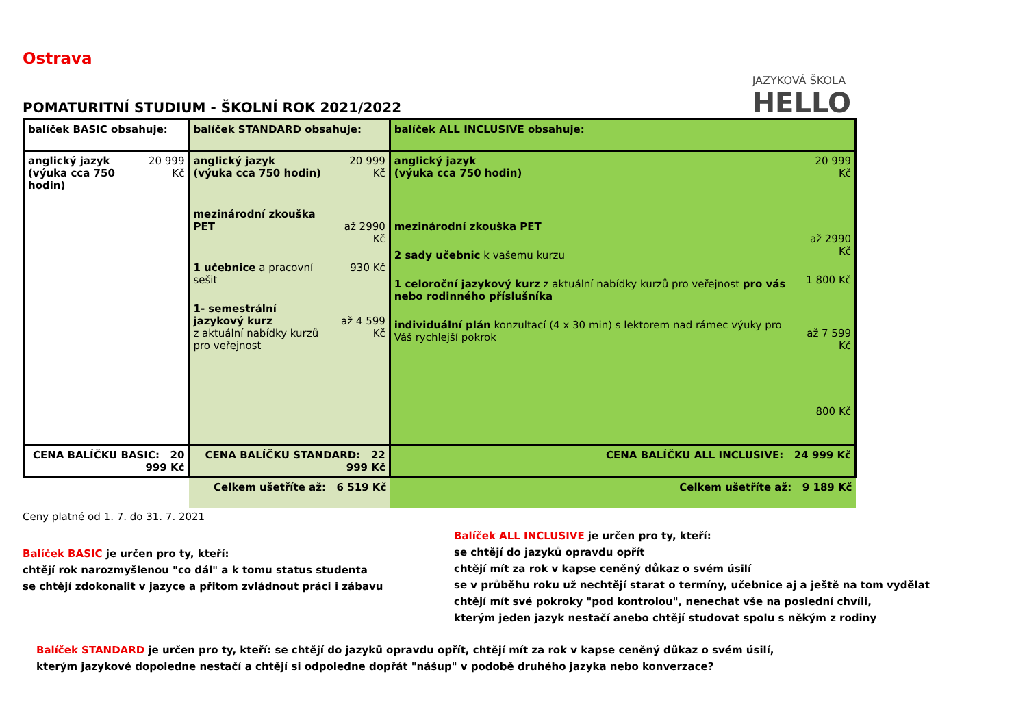Ostrava
POMATURITNÍ STUDIUM - ŠKOLNÍ ROK 2021/2022
JAZYKOVÁ ŠKOLA
HELLO
| balíček BASIC obsahuje: | | balíček STANDARD obsahuje: | | balíček ALL INCLUSIVE obsahuje: | |
| anglický jazyk (výuka cca 750 hodin) | 20 999 Kč | anglický jazyk (výuka cca 750 hodin) mezinárodní zkouška PET 1 učebnice a pracovní sešit 1- semestrální jazykový kurz z aktuální nabídky kurzů pro veřejnost | 20 999 Kč až 2990 Kč 930 Kč až 4 599 Kč | anglický jazyk (výuka cca 750 hodin) mezinárodní zkouška PET 2 sady učebnic k vašemu kurzu 1 celoroční jazykový kurz z aktuální nabídky kurzů pro veřejnost pro vás nebo rodinného příslušníka individuální plán konzultací (4 x 30 min) s lektorem nad rámec výuky pro Váš rychlejší pokrok | 20 999 Kč až 2990 Kč 1 800 Kč až 7 599 Kč 800 Kč |
| CENA BALÍČKU BASIC: 20 999 Kč | | CENA BALÍČKU STANDARD: 22 999 Kč | | CENA BALÍČKU ALL INCLUSIVE: 24 999 Kč | |
| | | Celkem ušetříte až: 6 519 Kč | | Celkem ušetříte až: 9 189 Kč | |
Ceny platné od 1. 7. do 31. 7. 2021
Balíček BASIC je určen pro ty, kteří:
chtějí rok narozmyšlenou "co dál" a k tomu status studenta
se chtějí zdokonalit v jazyce a přitom zvládnout práci i zábavu
Balíček ALL INCLUSIVE je určen pro ty, kteří:
se chtějí do jazyků opravdu opřít
chtějí mít za rok v kapse ceněný důkaz o svém úsilí
se v průběhu roku už nechtějí starat o termíny, učebnice aj a ještě na tom vydělat
chtějí mít své pokroky "pod kontrolou", nenechat vše na poslední chvíli,
kterým jeden jazyk nestačí anebo chtějí studovat spolu s někým z rodiny
Balíček STANDARD je určen pro ty, kteří: se chtějí do jazyků opravdu opřít, chtějí mít za rok v kapse ceněný důkaz o svém úsilí, kterým jazykové dopoledne nestačí a chtějí si odpoledne dopřát "nášup" v podobě druhého jazyka nebo konverzace?